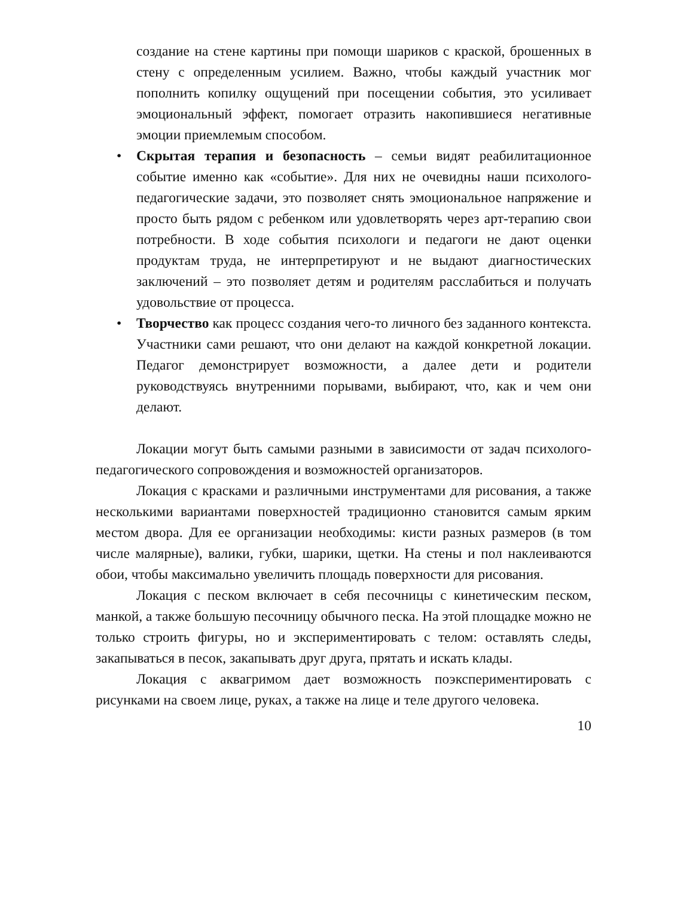создание на стене картины при помощи шариков с краской, брошенных в стену с определенным усилием. Важно, чтобы каждый участник мог пополнить копилку ощущений при посещении события, это усиливает эмоциональный эффект, помогает отразить накопившиеся негативные эмоции приемлемым способом.
• Скрытая терапия и безопасность – семьи видят реабилитационное событие именно как «событие». Для них не очевидны наши психолого-педагогические задачи, это позволяет снять эмоциональное напряжение и просто быть рядом с ребенком или удовлетворять через арт-терапию свои потребности. В ходе события психологи и педагоги не дают оценки продуктам труда, не интерпретируют и не выдают диагностических заключений – это позволяет детям и родителям расслабиться и получать удовольствие от процесса.
• Творчество как процесс создания чего-то личного без заданного контекста. Участники сами решают, что они делают на каждой конкретной локации. Педагог демонстрирует возможности, а далее дети и родители руководствуясь внутренними порывами, выбирают, что, как и чем они делают.
Локации могут быть самыми разными в зависимости от задач психолого-педагогического сопровождения и возможностей организаторов.
Локация с красками и различными инструментами для рисования, а также несколькими вариантами поверхностей традиционно становится самым ярким местом двора. Для ее организации необходимы: кисти разных размеров (в том числе малярные), валики, губки, шарики, щетки. На стены и пол наклеиваются обои, чтобы максимально увеличить площадь поверхности для рисования.
Локация с песком включает в себя песочницы с кинетическим песком, манкой, а также большую песочницу обычного песка. На этой площадке можно не только строить фигуры, но и экспериментировать с телом: оставлять следы, закапываться в песок, закапывать друг друга, прятать и искать клады.
Локация с аквагримом дает возможность поэкспериментировать с рисунками на своем лице, руках, а также на лице и теле другого человека.
10